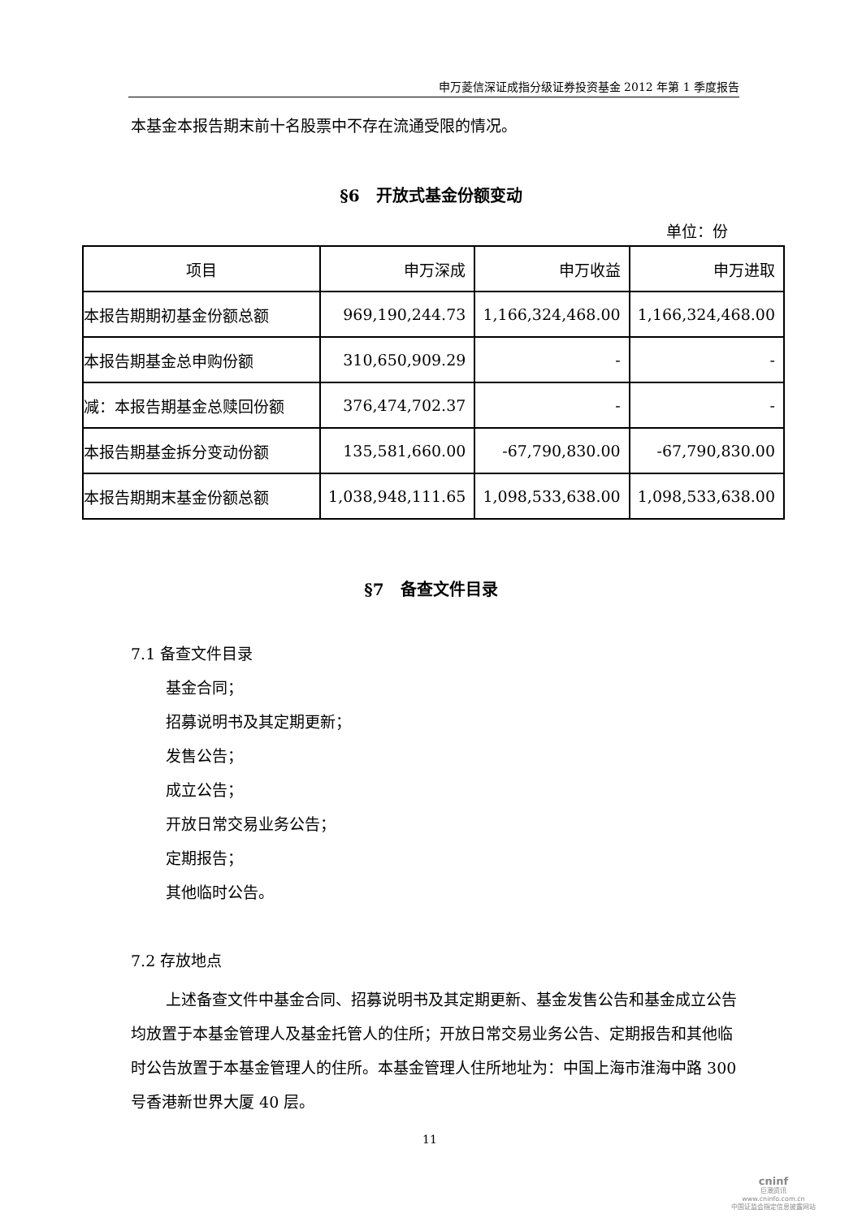申万菱信深证成指分级证券投资基金 2012 年第 1 季度报告
本基金本报告期末前十名股票中不存在流通受限的情况。
§6　开放式基金份额变动
单位：份
| 项目 | 申万深成 | 申万收益 | 申万进取 |
| 本报告期期初基金份额总额 | 969,190,244.73 | 1,166,324,468.00 | 1,166,324,468.00 |
| 本报告期基金总申购份额 | 310,650,909.29 | - | - |
| 减：本报告期基金总赎回份额 | 376,474,702.37 | - | - |
| 本报告期基金拆分变动份额 | 135,581,660.00 | -67,790,830.00 | -67,790,830.00 |
| 本报告期期末基金份额总额 | 1,038,948,111.65 | 1,098,533,638.00 | 1,098,533,638.00 |
§7　备查文件目录
7.1 备查文件目录
基金合同；
招募说明书及其定期更新；
发售公告；
成立公告；
开放日常交易业务公告；
定期报告；
其他临时公告。
7.2 存放地点
上述备查文件中基金合同、招募说明书及其定期更新、基金发售公告和基金成立公告均放置于本基金管理人及基金托管人的住所；开放日常交易业务公告、定期报告和其他临时公告放置于本基金管理人的住所。本基金管理人住所地址为：中国上海市淮海中路 300 号香港新世界大厦 40 层。
11
cninf
巨潮资讯
www.cninfo.com.cn
中国证监会指定信息披露网站